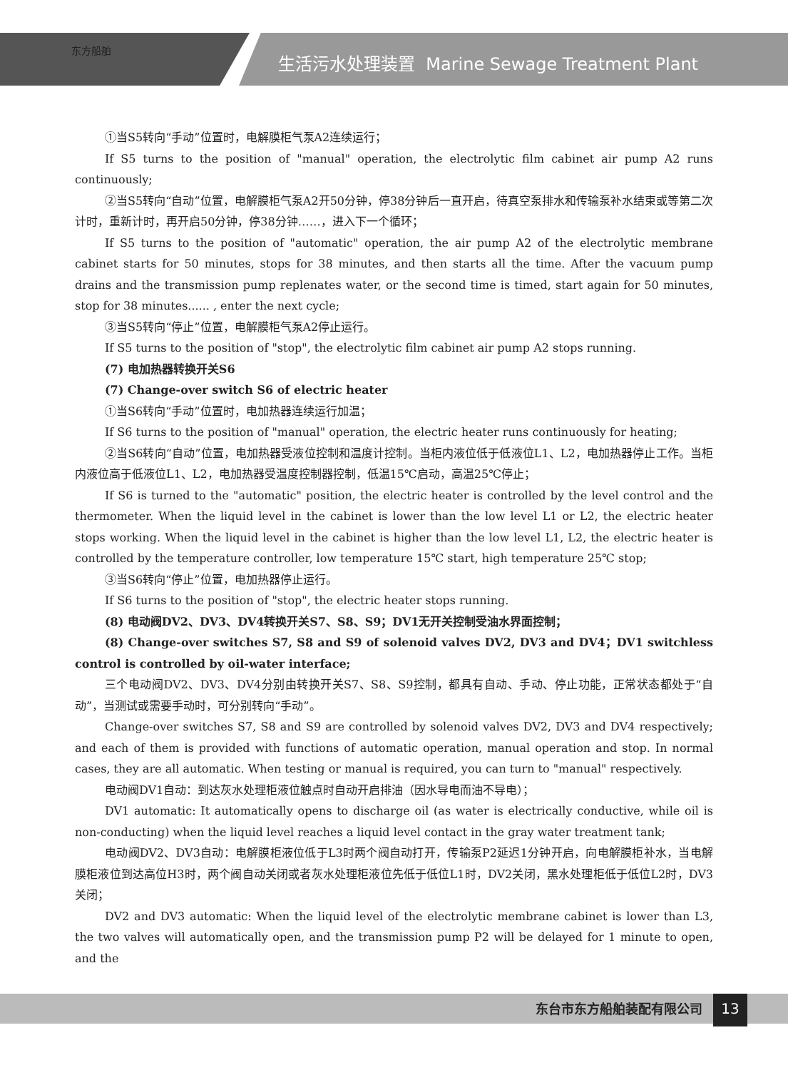东方船舶
生活污水处理装置 Marine Sewage Treatment Plant
①当S5转向“手动”位置时，电解膜柜气泵A2连续运行；
If S5 turns to the position of "manual" operation, the electrolytic film cabinet air pump A2 runs continuously;
②当S5转向“自动”位置，电解膜柜气泵A2开50分钟，停38分钟后一直开启，待真空泵排水和传输泵补水结束或等第二次计时，重新计时，再开启50分钟，停38分钟……，进入下一个循环；
If S5 turns to the position of "automatic" operation, the air pump A2 of the electrolytic membrane cabinet starts for 50 minutes, stops for 38 minutes, and then starts all the time. After the vacuum pump drains and the transmission pump replenates water, or the second time is timed, start again for 50 minutes, stop for 38 minutes...... , enter the next cycle;
③当S5转向“停止”位置，电解膜柜气泵A2停止运行。
If S5 turns to the position of "stop", the electrolytic film cabinet air pump A2 stops running.
(7) 电加热器转换开关S6
(7) Change-over switch S6 of electric heater
①当S6转向“手动”位置时，电加热器连续运行加温；
If S6 turns to the position of "manual" operation, the electric heater runs continuously for heating;
②当S6转向“自动”位置，电加热器受液位控制和温度计控制。当柜内液位低于低液位L1、L2，电加热器停止工作。当柜内液位高于低液位L1、L2，电加热器受温度控制器控制，低温15℃启动，高温25℃停止；
If S6 is turned to the "automatic" position, the electric heater is controlled by the level control and the thermometer. When the liquid level in the cabinet is lower than the low level L1 or L2, the electric heater stops working. When the liquid level in the cabinet is higher than the low level L1, L2, the electric heater is controlled by the temperature controller, low temperature 15℃ start, high temperature 25℃ stop;
③当S6转向“停止”位置，电加热器停止运行。
If S6 turns to the position of "stop", the electric heater stops running.
(8) 电动阀DV2、DV3、DV4转换开关S7、S8、S9；DV1无开关控制受油水界面控制；
(8) Change-over switches S7, S8 and S9 of solenoid valves DV2, DV3 and DV4；DV1 switchless control is controlled by oil-water interface;
三个电动阀DV2、DV3、DV4分别由转换开关S7、S8、S9控制，都具有自动、手动、停止功能，正常状态都处于“自动”，当测试或需要手动时，可分别转向“手动”。
Change-over switches S7, S8 and S9 are controlled by solenoid valves DV2, DV3 and DV4 respectively; and each of them is provided with functions of automatic operation, manual operation and stop. In normal cases, they are all automatic. When testing or manual is required, you can turn to "manual" respectively.
电动阀DV1自动：到达灰水处理柜液位触点时自动开启排油（因水导电而油不导电）；
DV1 automatic: It automatically opens to discharge oil (as water is electrically conductive, while oil is non-conducting) when the liquid level reaches a liquid level contact in the gray water treatment tank;
电动阀DV2、DV3自动：电解膜柜液位低于L3时两个阀自动打开，传输泵P2延迟1分钟开启，向电解膜柜补水，当电解膜柜液位到达高位H3时，两个阀自动关闭或者灰水处理柜液位先低于低位L1时，DV2关闭，黑水处理柜低于低位L2时，DV3关闭；
DV2 and DV3 automatic: When the liquid level of the electrolytic membrane cabinet is lower than L3, the two valves will automatically open, and the transmission pump P2 will be delayed for 1 minute to open, and the
东台市东方船舶装配有限公司 13